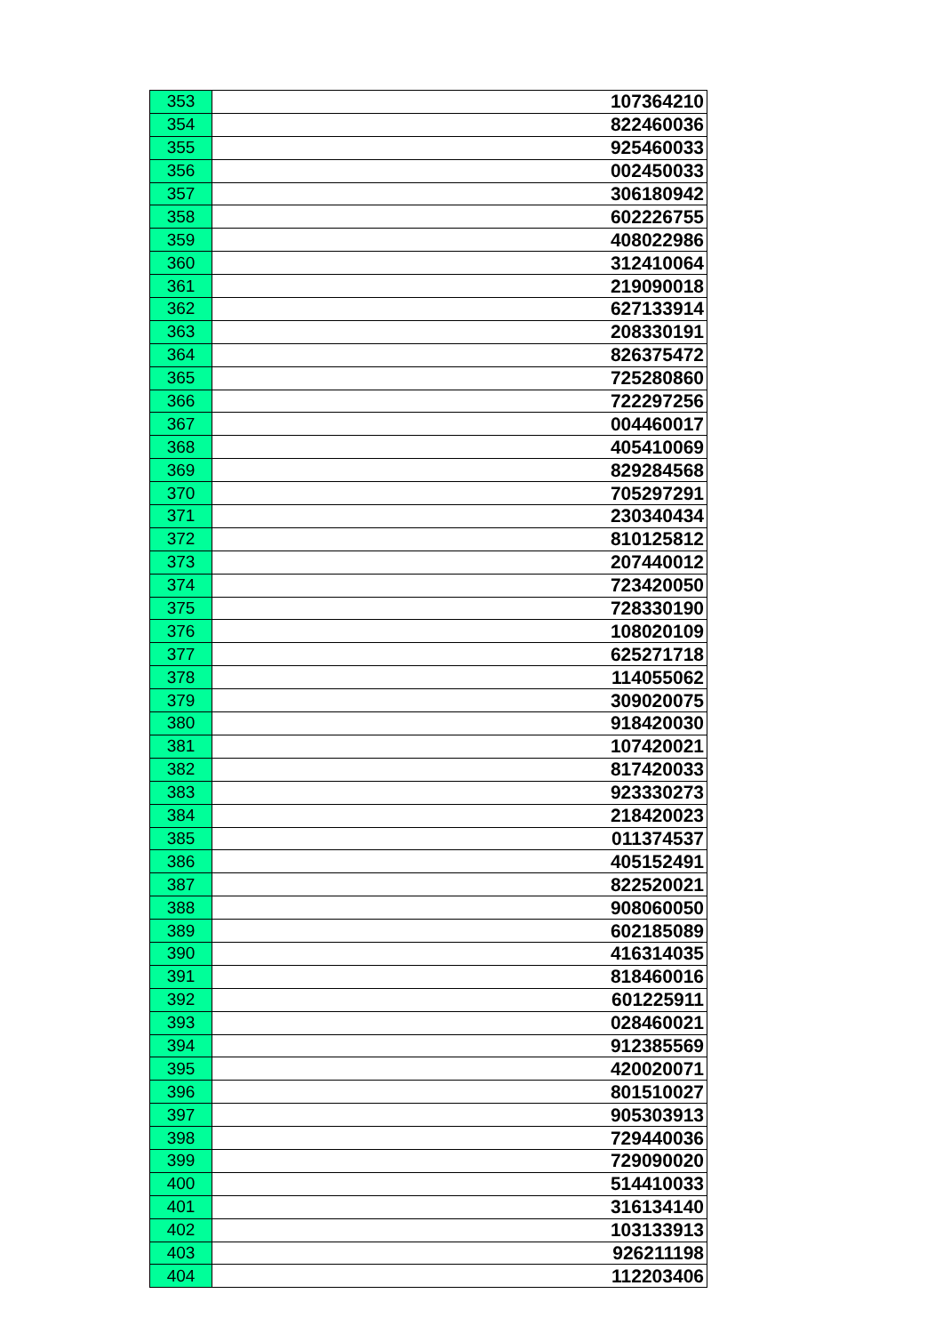| 353 | 107364210 |
| 354 | 822460036 |
| 355 | 925460033 |
| 356 | 002450033 |
| 357 | 306180942 |
| 358 | 602226755 |
| 359 | 408022986 |
| 360 | 312410064 |
| 361 | 219090018 |
| 362 | 627133914 |
| 363 | 208330191 |
| 364 | 826375472 |
| 365 | 725280860 |
| 366 | 722297256 |
| 367 | 004460017 |
| 368 | 405410069 |
| 369 | 829284568 |
| 370 | 705297291 |
| 371 | 230340434 |
| 372 | 810125812 |
| 373 | 207440012 |
| 374 | 723420050 |
| 375 | 728330190 |
| 376 | 108020109 |
| 377 | 625271718 |
| 378 | 114055062 |
| 379 | 309020075 |
| 380 | 918420030 |
| 381 | 107420021 |
| 382 | 817420033 |
| 383 | 923330273 |
| 384 | 218420023 |
| 385 | 011374537 |
| 386 | 405152491 |
| 387 | 822520021 |
| 388 | 908060050 |
| 389 | 602185089 |
| 390 | 416314035 |
| 391 | 818460016 |
| 392 | 601225911 |
| 393 | 028460021 |
| 394 | 912385569 |
| 395 | 420020071 |
| 396 | 801510027 |
| 397 | 905303913 |
| 398 | 729440036 |
| 399 | 729090020 |
| 400 | 514410033 |
| 401 | 316134140 |
| 402 | 103133913 |
| 403 | 926211198 |
| 404 | 112203406 |